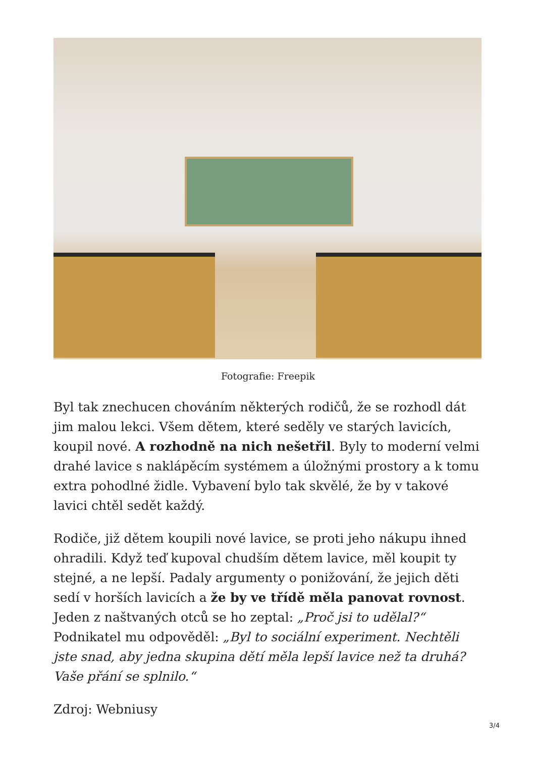Fotografie: Freepik
Byl tak znechucen chováním některých rodičů, že se rozhodl dát jim malou lekci. Všem dětem, které seděly ve starých lavicích, koupil nové. A rozhodně na nich nešetřil. Byly to moderní velmi drahé lavice s naklápěcím systémem a úložnými prostory a k tomu extra pohodlné židle. Vybavení bylo tak skvělé, že by v takové lavici chtěl sedět každý.
Rodiče, již dětem koupili nové lavice, se proti jeho nákupu ihned ohradili. Když teď kupoval chudším dětem lavice, měl koupit ty stejné, a ne lepší. Padaly argumenty o ponižování, že jejich děti sedí v horších lavicích a že by ve třídě měla panovat rovnost. Jeden z naštvaných otců se ho zeptal: „Proč jsi to udělal?“ Podnikatel mu odpověděl: „Byl to sociální experiment. Nechtěli jste snad, aby jedna skupina dětí měla lepší lavice než ta druhá? Vaše přání se splnilo.“
Zdroj: Webniusy
3/4